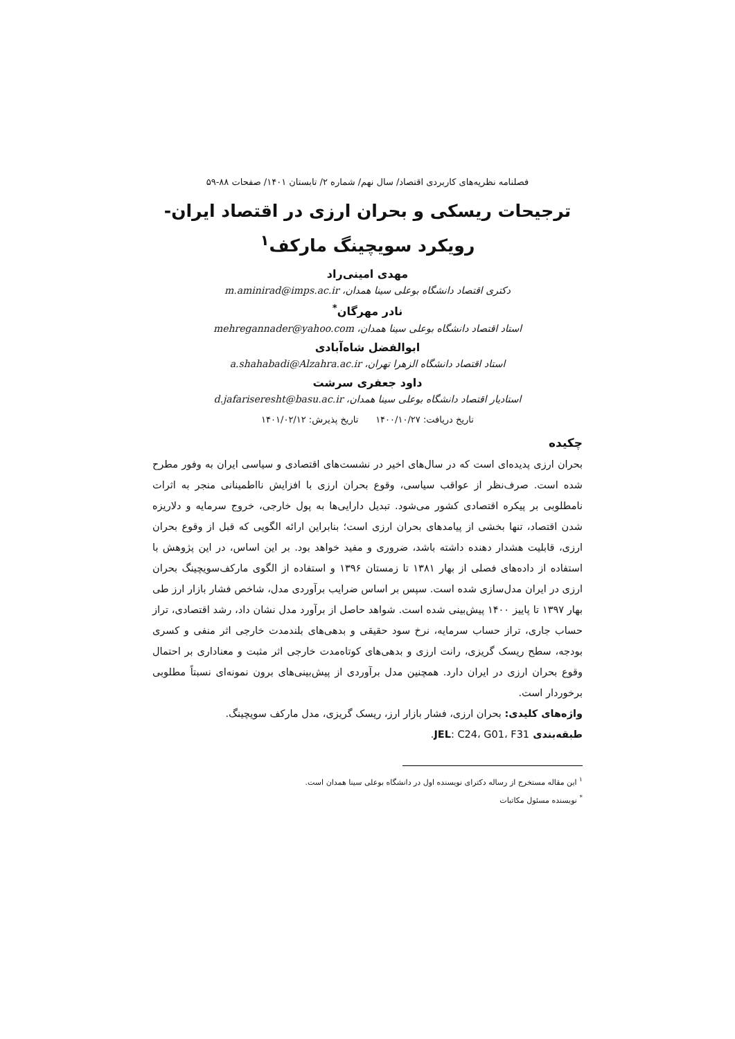فصلنامه نظریه‌های کاربردی اقتصاد/ سال نهم/ شماره ۲/ تابستان ۱۴۰۱/ صفحات ۸۸-۵۹
ترجیحات ریسکی و بحران ارزی در اقتصاد ایران- رویکرد سویچینگ مارکف<sup>۱</sup>
مهدی امینی‌راد
دکتری اقتصاد دانشگاه بوعلی سینا همدان، m.aminirad@imps.ac.ir
نادر مهرگان<sup>*</sup>
استاد اقتصاد دانشگاه بوعلی سینا همدان، mehregannader@yahoo.com
ابوالفضل شاه‌آبادی
استاد اقتصاد دانشگاه الزهرا تهران، a.shahabadi@Alzahra.ac.ir
داود جعفری سرشت
استادیار اقتصاد دانشگاه بوعلی سینا همدان، d.jafariseresht@basu.ac.ir
تاریخ دریافت: ۱۴۰۰/۱۰/۲۷ تاریخ پذیرش: ۱۴۰۱/۰۲/۱۲
چکیده
بحران ارزی پدیده‌ای است که در سال‌های اخیر در نشست‌های اقتصادی و سیاسی ایران به وفور مطرح شده است. صرف‌نظر از عواقب سیاسی، وقوع بحران ارزی با افزایش نااطمینانی منجر به اثرات نامطلوبی بر پیکره اقتصادی کشور می‌شود. تبدیل دارایی‌ها به پول خارجی، خروج سرمایه و دلاریزه شدن اقتصاد، تنها بخشی از پیامدهای بحران ارزی است؛ بنابراین ارائه الگویی که قبل از وقوع بحران ارزی، قابلیت هشدار دهنده داشته باشد، ضروری و مفید خواهد بود. بر این اساس، در این پژوهش با استفاده از داده‌های فصلی از بهار ۱۳۸۱ تا زمستان ۱۳۹۶ و استفاده از الگوی مارکف‌سویچینگ بحران ارزی در ایران مدل‌سازی شده است. سپس بر اساس ضرایب برآوردی مدل، شاخص فشار بازار ارز طی بهار ۱۳۹۷ تا پاییز ۱۴۰۰ پیش‌بینی شده است. شواهد حاصل از برآورد مدل نشان داد، رشد اقتصادی، تراز حساب جاری، تراز حساب سرمایه، نرخ سود حقیقی و بدهی‌های بلندمدت خارجی اثر منفی و کسری بودجه، سطح ریسک گریزی، رانت ارزی و بدهی‌های کوتاه‌مدت خارجی اثر مثبت و معناداری بر احتمال وقوع بحران ارزی در ایران دارد. همچنین مدل برآوردی از پیش‌بینی‌های برون نمونه‌ای نسبتاً مطلوبی برخوردار است.
واژه‌های کلیدی: بحران ارزی، فشار بازار ارز، ریسک گریزی، مدل مارکف سویچینگ.
طبقه‌بندی JEL: C24، G01، F31.
<sup>۱</sup> این مقاله مستخرج از رساله دکترای نویسنده اول در دانشگاه بوعلی سینا همدان است.
<sup>*</sup> نویسنده مسئول مکاتبات